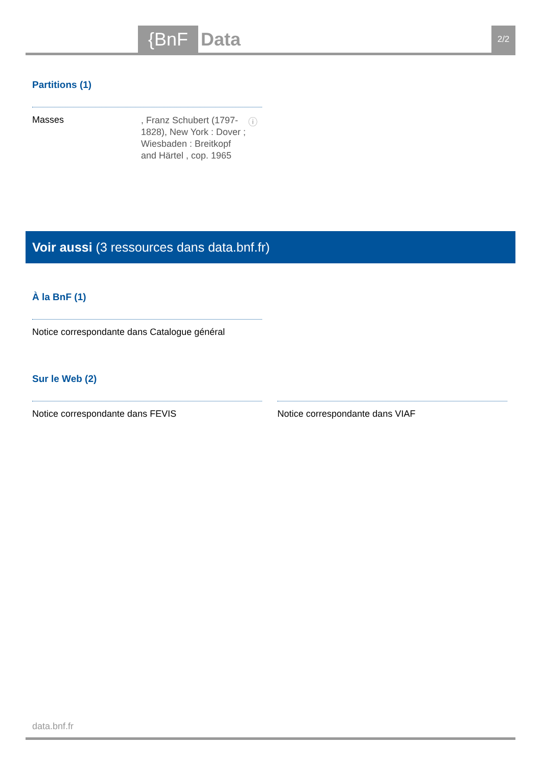{BnF Data 2/2
Partitions (1)
Masses
, Franz Schubert (1797-1828), New York : Dover ; Wiesbaden : Breitkopf and Härtel , cop. 1965
ⓘ
Voir aussi (3 ressources dans data.bnf.fr)
À la BnF (1)
Notice correspondante dans Catalogue général
Sur le Web (2)
Notice correspondante dans FEVIS
Notice correspondante dans VIAF
data.bnf.fr